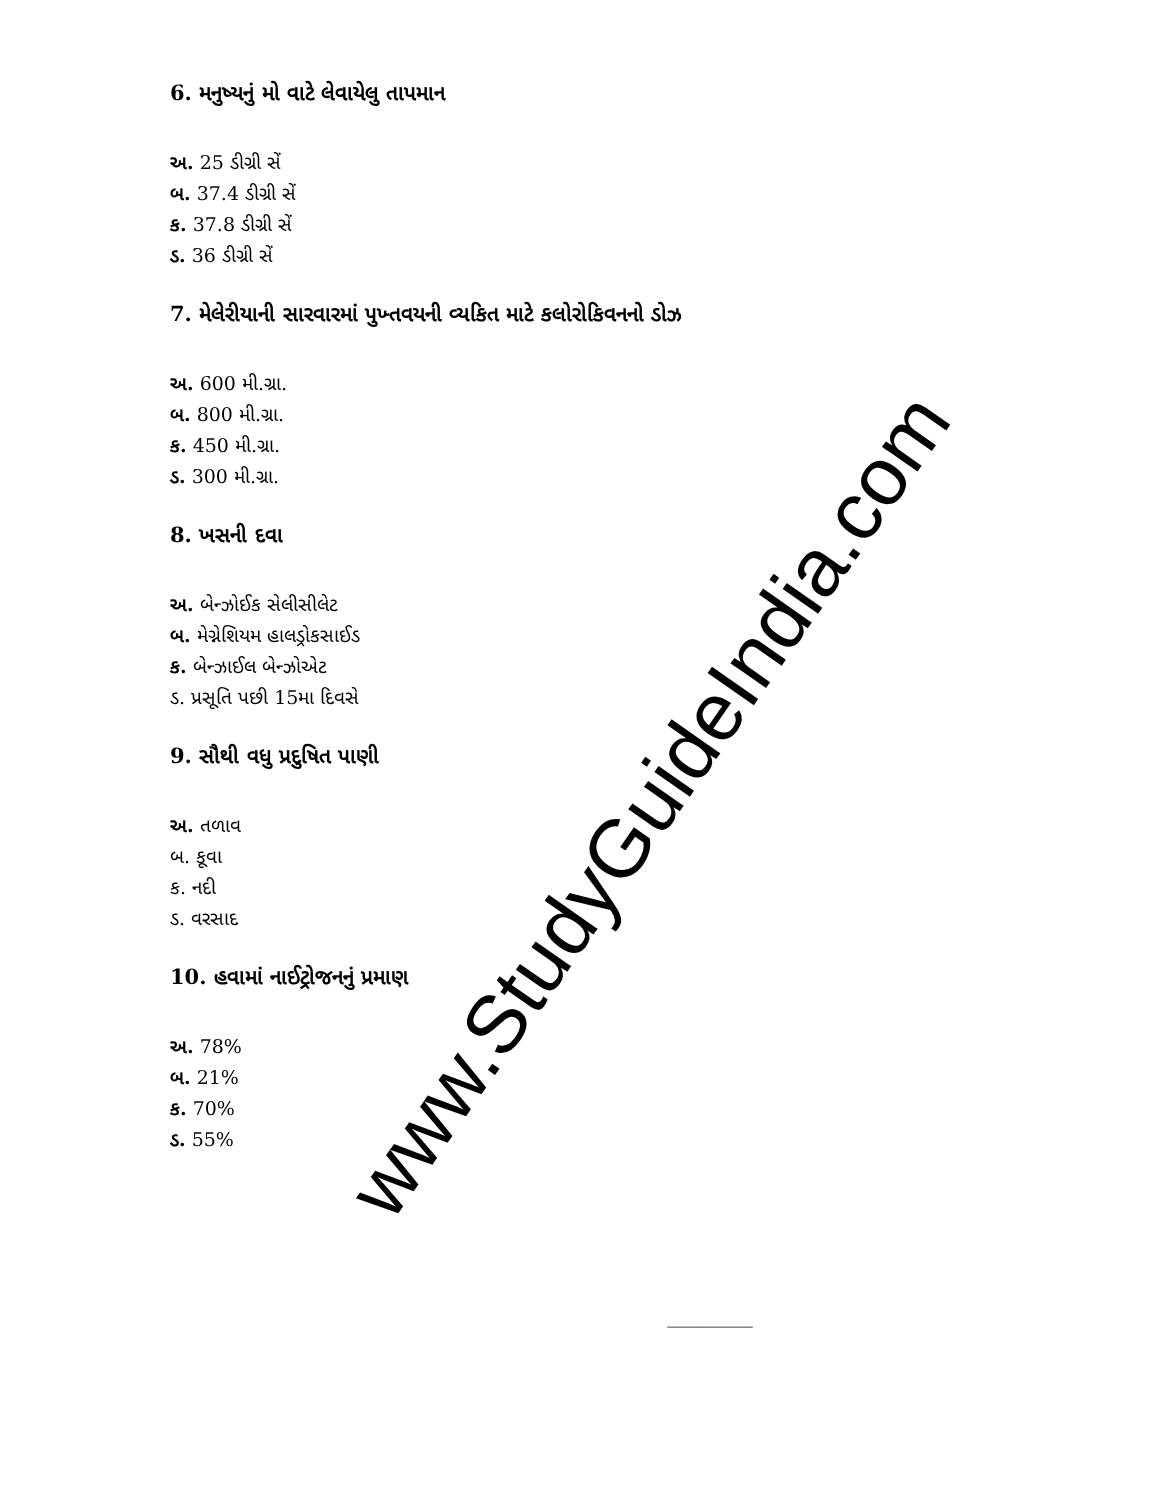6. મનુષ્યનું મો વાટે લેવાયેલુ તાપમાન
અ. 25 ડીગ્રી સેં
બ. 37.4 ડીગ્રી સેં
ક. 37.8 ડીગ્રી સેં
ડ. 36 ડીગ્રી સેં
7. મેલેરીયાની સારવારમાં પુખ્તવયની વ્યકિત માટે કલોરોકિવનનો ડોઝ
અ. 600 મી.ગ્રા.
બ. 800 મી.ગ્રા.
ક. 450 મી.ગ્રા.
ડ. 300 મી.ગ્રા.
8. ખસની દવા
અ. બેન્ઝોઈક સેલીસીલેટ
બ. મેગ્નેશિયમ હાલડ્રોકસાઈડ
ક. બેન્ઝાઈલ બેન્ઝોએટ
ડ. પ્રસૂતિ પછી 15મા દિવસે
9. સૌથી વધુ પ્રદુષિત પાણી
અ. તળાવ
બ. કૂવા
ક. નદી
ડ. વરસાદ
10. હવામાં નાઈટ્રોજનનું પ્રમાણ
અ. 78%
બ. 21%
ક. 70%
ડ. 55%
_________
www.StudyGuideIndia.com